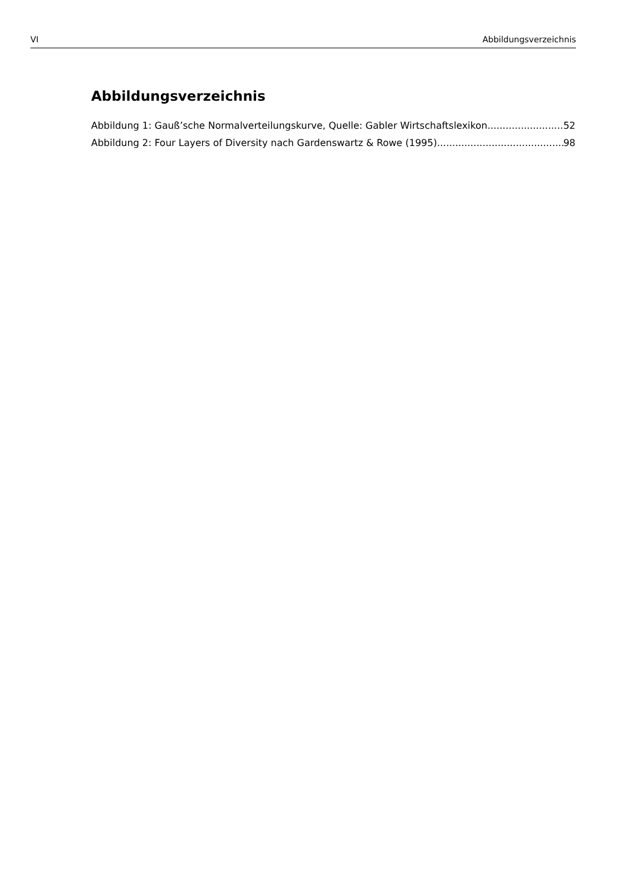VI Abbildungsverzeichnis
Abbildungsverzeichnis
Abbildung 1: Gauß’sche Normalverteilungskurve, Quelle: Gabler Wirtschaftslexikon 52
Abbildung 2: Four Layers of Diversity nach Gardenswartz & Rowe (1995) 98